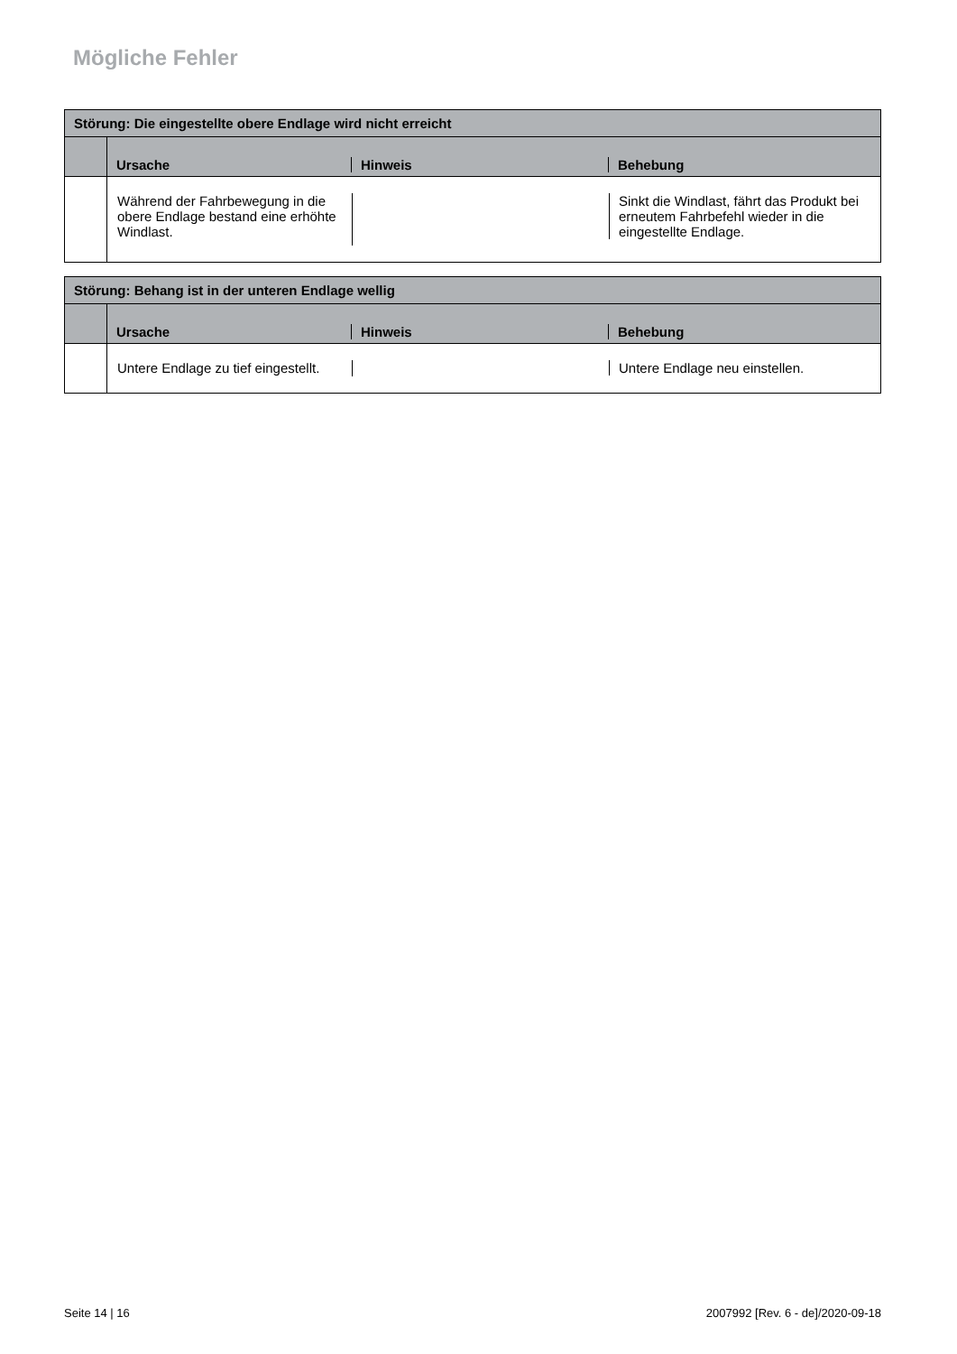Mögliche Fehler
| Störung: Die eingestellte obere Endlage wird nicht erreicht | | | |
| --- | --- | --- | --- |
| | Ursache | Hinweis | Behebung |
| | Während der Fahrbewegung in die obere Endlage bestand eine erhöhte Windlast. | | Sinkt die Windlast, fährt das Produkt bei erneutem Fahrbefehl wieder in die eingestellte Endlage. |
| Störung: Behang ist in der unteren Endlage wellig | | | |
| --- | --- | --- | --- |
| | Ursache | Hinweis | Behebung |
| | Untere Endlage zu tief eingestellt. | | Untere Endlage neu einstellen. |
Seite 14 | 16 2007992 [Rev. 6 - de]/2020-09-18